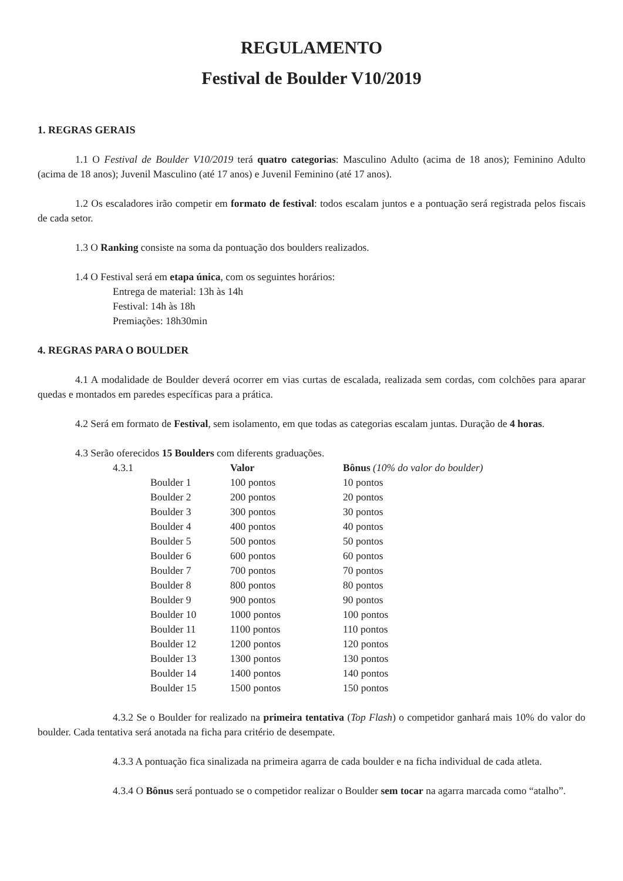REGULAMENTO
Festival de Boulder V10/2019
1. REGRAS GERAIS
1.1 O Festival de Boulder V10/2019 terá quatro categorias: Masculino Adulto (acima de 18 anos); Feminino Adulto (acima de 18 anos); Juvenil Masculino (até 17 anos) e Juvenil Feminino (até 17 anos).
1.2 Os escaladores irão competir em formato de festival: todos escalam juntos e a pontuação será registrada pelos fiscais de cada setor.
1.3 O Ranking consiste na soma da pontuação dos boulders realizados.
1.4 O Festival será em etapa única, com os seguintes horários:
Entrega de material: 13h às 14h
Festival: 14h às 18h
Premiações: 18h30min
4. REGRAS PARA O BOULDER
4.1 A modalidade de Boulder deverá ocorrer em vias curtas de escalada, realizada sem cordas, com colchões para aparar quedas e montados em paredes específicas para a prática.
4.2 Será em formato de Festival, sem isolamento, em que todas as categorias escalam juntas. Duração de 4 horas.
4.3 Serão oferecidos 15 Boulders com diferents graduações.
| 4.3.1 | Valor | Bônus (10% do valor do boulder) |
| Boulder 1 | 100 pontos | 10 pontos |
| Boulder 2 | 200 pontos | 20 pontos |
| Boulder 3 | 300 pontos | 30 pontos |
| Boulder 4 | 400 pontos | 40 pontos |
| Boulder 5 | 500 pontos | 50 pontos |
| Boulder 6 | 600 pontos | 60 pontos |
| Boulder 7 | 700 pontos | 70 pontos |
| Boulder 8 | 800 pontos | 80 pontos |
| Boulder 9 | 900 pontos | 90 pontos |
| Boulder 10 | 1000 pontos | 100 pontos |
| Boulder 11 | 1100 pontos | 110 pontos |
| Boulder 12 | 1200 pontos | 120 pontos |
| Boulder 13 | 1300 pontos | 130 pontos |
| Boulder 14 | 1400 pontos | 140 pontos |
| Boulder 15 | 1500 pontos | 150 pontos |
4.3.2 Se o Boulder for realizado na primeira tentativa (Top Flash) o competidor ganhará mais 10% do valor do boulder. Cada tentativa será anotada na ficha para critério de desempate.
4.3.3 A pontuação fica sinalizada na primeira agarra de cada boulder e na ficha individual de cada atleta.
4.3.4 O Bônus será pontuado se o competidor realizar o Boulder sem tocar na agarra marcada como “atalho”.